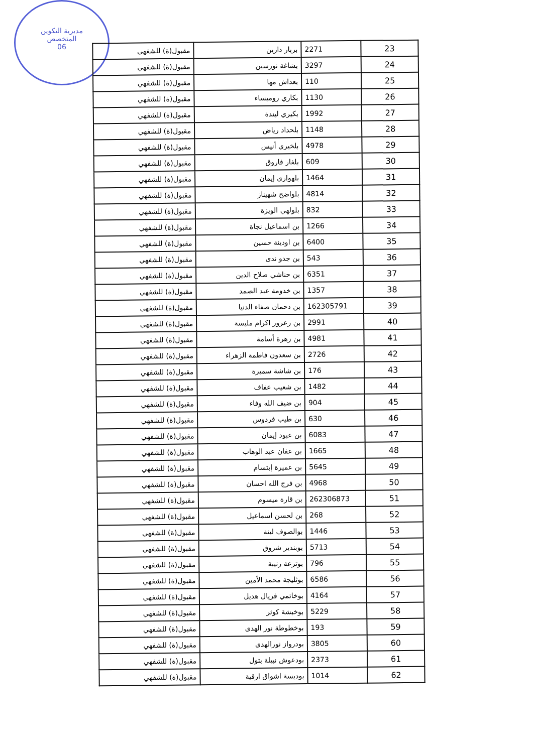مديرية التكوين
المتخصص
06
| 23 | 2271 | بربار دارين | مقبول(ة) للشفهي |
| 24 | 3297 | بشاغة نورسين | مقبول(ة) للشفهي |
| 25 | 110 | بعداش مها | مقبول(ة) للشفهي |
| 26 | 1130 | بكاري روميساء | مقبول(ة) للشفهي |
| 27 | 1992 | بكيري ليندة | مقبول(ة) للشفهي |
| 28 | 1148 | بلحداد رياض | مقبول(ة) للشفهي |
| 29 | 4978 | بلخيري أنيس | مقبول(ة) للشفهي |
| 30 | 609 | بلفار فاروق | مقبول(ة) للشفهي |
| 31 | 1464 | بلهواري إيمان | مقبول(ة) للشفهي |
| 32 | 4814 | بلواضح شهيناز | مقبول(ة) للشفهي |
| 33 | 832 | بلولهي الويزة | مقبول(ة) للشفهي |
| 34 | 1266 | بن اسماعيل نجاة | مقبول(ة) للشفهي |
| 35 | 6400 | بن اودينة حسين | مقبول(ة) للشفهي |
| 36 | 543 | بن جدو ندى | مقبول(ة) للشفهي |
| 37 | 6351 | بن حناشي صلاح الدين | مقبول(ة) للشفهي |
| 38 | 1357 | بن خدومة عبد الصمد | مقبول(ة) للشفهي |
| 39 | 162305791 | بن دحمان صفاء الدنيا | مقبول(ة) للشفهي |
| 40 | 2991 | بن زعرور اكرام مليسة | مقبول(ة) للشفهي |
| 41 | 4981 | بن زهرة أسامة | مقبول(ة) للشفهي |
| 42 | 2726 | بن سعدون فاطمة الزهراء | مقبول(ة) للشفهي |
| 43 | 176 | بن شاشة سميرة | مقبول(ة) للشفهي |
| 44 | 1482 | بن شعيب عفاف | مقبول(ة) للشفهي |
| 45 | 904 | بن ضيف الله وفاء | مقبول(ة) للشفهي |
| 46 | 630 | بن طيب فردوس | مقبول(ة) للشفهي |
| 47 | 6083 | بن عبود إيمان | مقبول(ة) للشفهي |
| 48 | 1665 | بن عفان عبد الوهاب | مقبول(ة) للشفهي |
| 49 | 5645 | بن عميرة إبتسام | مقبول(ة) للشفهي |
| 50 | 4968 | بن فرج الله احسان | مقبول(ة) للشفهي |
| 51 | 262306873 | بن قارة ميسوم | مقبول(ة) للشفهي |
| 52 | 268 | بن لحسن اسماعيل | مقبول(ة) للشفهي |
| 53 | 1446 | بوالصوف لينة | مقبول(ة) للشفهي |
| 54 | 5713 | بوبندير شروق | مقبول(ة) للشفهي |
| 55 | 796 | بوترعة رتيبة | مقبول(ة) للشفهي |
| 56 | 6586 | بوثليجة محمد الأمين | مقبول(ة) للشفهي |
| 57 | 4164 | بوخاتمي فريال هديل | مقبول(ة) للشفهي |
| 58 | 5229 | بوخبشة كوثر | مقبول(ة) للشفهي |
| 59 | 193 | بوخطوطة نور الهدى | مقبول(ة) للشفهي |
| 60 | 3805 | بودرواز نورالهدى | مقبول(ة) للشفهي |
| 61 | 2373 | بودعوش نبيلة بتول | مقبول(ة) للشفهي |
| 62 | 1014 | بوديسة اشواق ارقية | مقبول(ة) للشفهي |